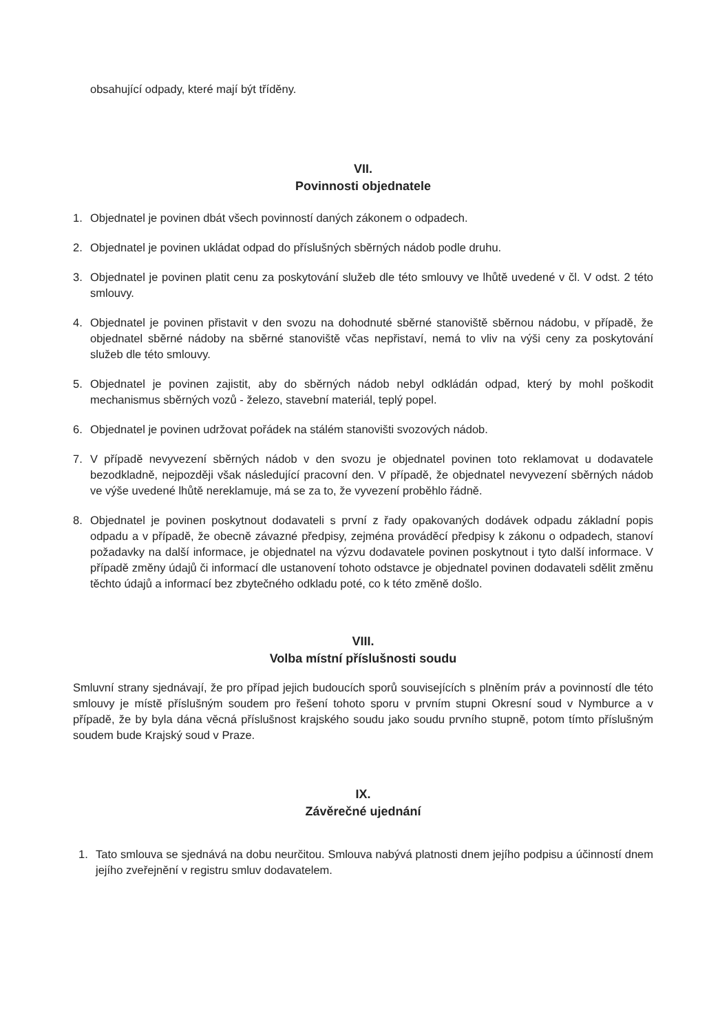obsahující odpady, které mají být tříděny.
VII.
Povinnosti objednatele
1. Objednatel je povinen dbát všech povinností daných zákonem o odpadech.
2. Objednatel je povinen ukládat odpad do příslušných sběrných nádob podle druhu.
3. Objednatel je povinen platit cenu za poskytování služeb dle této smlouvy ve lhůtě uvedené v čl. V odst. 2 této smlouvy.
4. Objednatel je povinen přistavit v den svozu na dohodnuté sběrné stanoviště sběrnou nádobu, v případě, že objednatel sběrné nádoby na sběrné stanoviště včas nepřistaví, nemá to vliv na výši ceny za poskytování služeb dle této smlouvy.
5. Objednatel je povinen zajistit, aby do sběrných nádob nebyl odkládán odpad, který by mohl poškodit mechanismus sběrných vozů - železo, stavební materiál, teplý popel.
6. Objednatel je povinen udržovat pořádek na stálém stanovišti svozových nádob.
7. V případě nevyvezení sběrných nádob v den svozu je objednatel povinen toto reklamovat u dodavatele bezodkladně, nejpozději však následující pracovní den. V případě, že objednatel nevyvezení sběrných nádob ve výše uvedené lhůtě nereklamuje, má se za to, že vyvezení proběhlo řádně.
8. Objednatel je povinen poskytnout dodavateli s první z řady opakovaných dodávek odpadu základní popis odpadu a v případě, že obecně závazné předpisy, zejména prováděcí předpisy k zákonu o odpadech, stanoví požadavky na další informace, je objednatel na výzvu dodavatele povinen poskytnout i tyto další informace. V případě změny údajů či informací dle ustanovení tohoto odstavce je objednatel povinen dodavateli sdělit změnu těchto údajů a informací bez zbytečného odkladu poté, co k této změně došlo.
VIII.
Volba místní příslušnosti soudu
Smluvní strany sjednávají, že pro případ jejich budoucích sporů souvisejících s plněním práv a povinností dle této smlouvy je místě příslušným soudem pro řešení tohoto sporu v prvním stupni Okresní soud v Nymburce a v případě, že by byla dána věcná příslušnost krajského soudu jako soudu prvního stupně, potom tímto příslušným soudem bude Krajský soud v Praze.
IX.
Závěrečné ujednání
1. Tato smlouva se sjednává na dobu neurčitou. Smlouva nabývá platnosti dnem jejího podpisu a účinností dnem jejího zveřejnění v registru smluv dodavatelem.